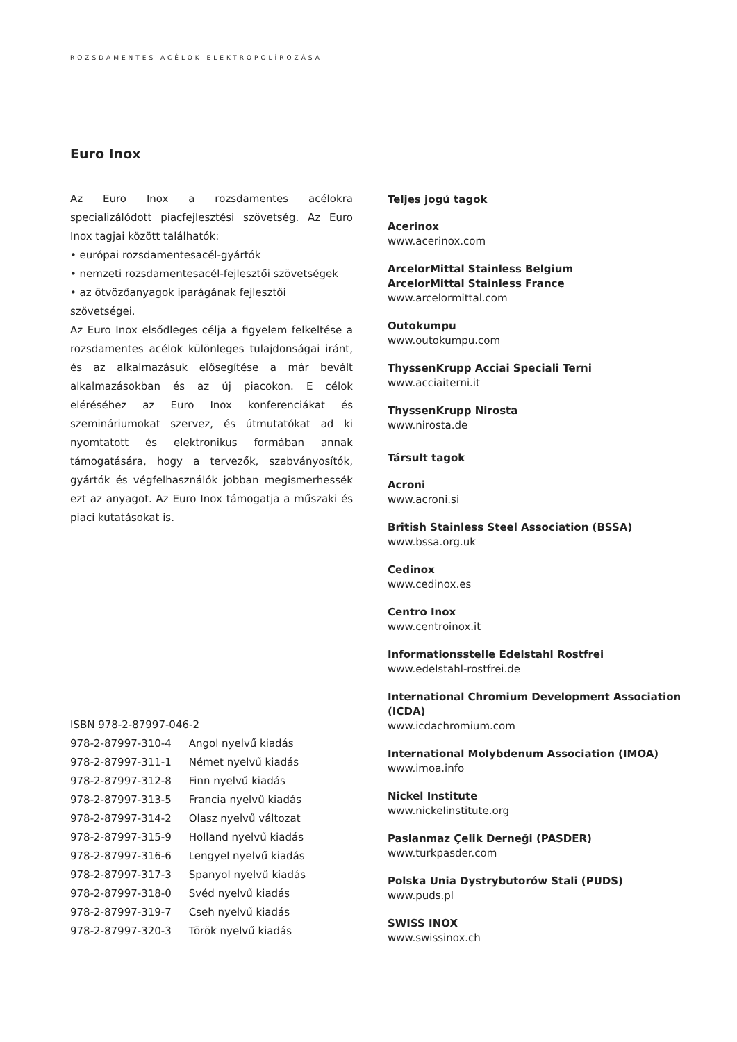ROZSDAMENTES ACÉLOK ELEKTROPOLÍROZÁSA
Euro Inox
Az Euro Inox a rozsdamentes acélokra specializálódott piacfejlesztési szövetség. Az Euro Inox tagjai között találhatók:
• európai rozsdamentesacél-gyártók
• nemzeti rozsdamentesacél-fejlesztői szövetségek
• az ötvözőanyagok iparágának fejlesztői szövetségei.
Az Euro Inox elsődleges célja a figyelem felkeltése a rozsdamentes acélok különleges tulajdonságai iránt, és az alkalmazásuk elősegítése a már bevált alkalmazásokban és az új piacokon. E célok eléréséhez az Euro Inox konferenciákat és szemináriumokat szervez, és útmutatókat ad ki nyomtatott és elektronikus formában annak támogatására, hogy a tervezők, szabványosítók, gyártók és végfelhasználók jobban megismerhessék ezt az anyagot. Az Euro Inox támogatja a műszaki és piaci kutatásokat is.
ISBN 978-2-87997-046-2
| 978-2-87997-310-4 | Angol nyelvű kiadás |
| 978-2-87997-311-1 | Német nyelvű kiadás |
| 978-2-87997-312-8 | Finn nyelvű kiadás |
| 978-2-87997-313-5 | Francia nyelvű kiadás |
| 978-2-87997-314-2 | Olasz nyelvű változat |
| 978-2-87997-315-9 | Holland nyelvű kiadás |
| 978-2-87997-316-6 | Lengyel nyelvű kiadás |
| 978-2-87997-317-3 | Spanyol nyelvű kiadás |
| 978-2-87997-318-0 | Svéd nyelvű kiadás |
| 978-2-87997-319-7 | Cseh nyelvű kiadás |
| 978-2-87997-320-3 | Török nyelvű kiadás |
Teljes jogú tagok
Acerinox
www.acerinox.com
ArcelorMittal Stainless Belgium
ArcelorMittal Stainless France
www.arcelormittal.com
Outokumpu
www.outokumpu.com
ThyssenKrupp Acciai Speciali Terni
www.acciaiterni.it
ThyssenKrupp Nirosta
www.nirosta.de
Társult tagok
Acroni
www.acroni.si
British Stainless Steel Association (BSSA)
www.bssa.org.uk
Cedinox
www.cedinox.es
Centro Inox
www.centroinox.it
Informationsstelle Edelstahl Rostfrei
www.edelstahl-rostfrei.de
International Chromium Development Association (ICDA)
www.icdachromium.com
International Molybdenum Association (IMOA)
www.imoa.info
Nickel Institute
www.nickelinstitute.org
Paslanmaz Çelik Derneği (PASDER)
www.turkpasder.com
Polska Unia Dystrybutorów Stali (PUDS)
www.puds.pl
SWISS INOX
www.swissinox.ch